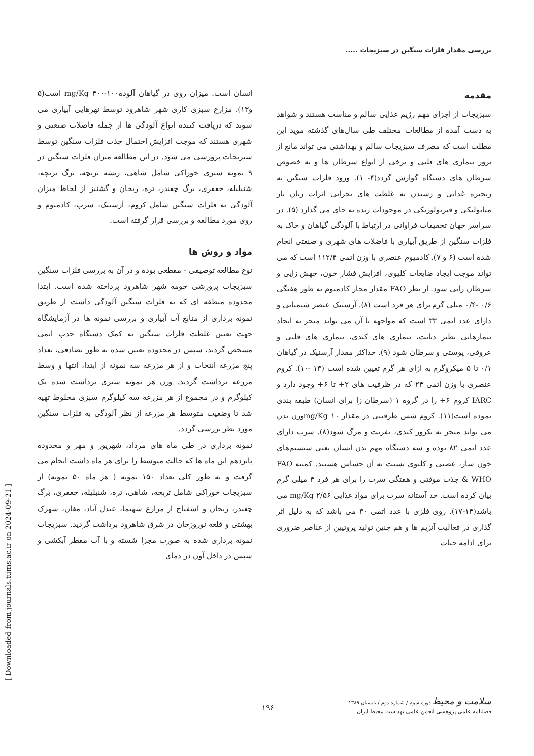بررسی مقدار فلزات سنگین در سبزیجات .....
مقدمه
سبزیجات از اجزای مهم رژیم غذایی سالم و مناسب هستند و شواهد به دست آمده از مطالعات مختلف طی سال‌های گذشته موید این مطلب است که مصرف سبزیجات سالم و بهداشتی می تواند مانع از بروز بیماری های قلبی و برخی از انواع سرطان ها و به خصوص سرطان های دستگاه گوارش گردد(۴- ۱). ورود فلزات سنگین به زنجیره غذایی و رسیدن به غلظت های بحرانی اثرات زیان بار متابولیکی و فیزیولوژیکی در موجودات زنده به جای می گذارد (۵). در سراسر جهان تحقیقات فراوانی در ارتباط با آلودگی گیاهان و خاک به فلزات سنگین از طریق آبیاری با فاضلاب های شهری و صنعتی انجام شده است (۶ و ۷). کادمیوم عنصری با وزن اتمی ۱۱۲/۴ است که می تواند موجب ایجاد ضایعات کلیوی، افزایش فشار خون، جهش زایی و سرطان زایی شود. از نظر FAO مقدار مجاز کادمیوم به طور هفتگی ۰/۶ -۰/۴ میلی گرم برای هر فرد است (۸). آرسنیک عنصر شیمیایی و دارای عدد اتمی ۳۳ است که مواجهه با آن می تواند منجر به ایجاد بیمارهایی نظیر دیابت، بیماری های کبدی، بیماری های قلبی و عروقی، پوستی و سرطان شود (۹). حداکثر مقدار آرسنیک در گیاهان ۰/۱ تا ۵ میکروگرم به ازای هر گرم تعیین شده است (۱۳ -۱۰). کروم عنصری با وزن اتمی ۲۴ که در ظرفیت های ۲+ تا ۶+ وجود دارد و IARC کروم ۶+ را در گروه ۱ (سرطان زا برای انسان) طبقه بندی نموده است(۱۱). کروم شش ظرفیتی در مقدار mg/Kg ۱۰وزن بدن می تواند منجر به نکروز کبدی، نفریت و مرگ شود(۸). سرب دارای عدد اتمی ۸۲ بوده و سه دستگاه مهم بدن انسان یعنی سیستم‌های خون ساز، عصبی و کلیوی نسبت به آن حساس هستند. کمیته FAO & WHO جذب موقتی و هفتگی سرب را برای هر فرد ۴ میلی گرم بیان کرده است. حد آستانه سرب برای مواد غذایی mg/Kg ۲/۵۶ می باشد(۱۴-۱۷). روی فلزی با عدد اتمی ۳۰ می باشد که به دلیل اثر گذاری در فعالیت آنزیم ها و هم چنین تولید پروتیین از عناصر ضروری برای ادامه حیات
انسان است. میزان روی در گیاهان آلودهmg/Kg ۴۰۰-۱۰۰ است(۵ و۱۳). مزارع سبزی کاری شهر شاهرود توسط نهرهایی آبیاری می شوند که دریافت کننده انواع آلودگی ها از جمله فاضلاب صنعتی و شهری هستند که موجب افزایش احتمال جذب فلزات سنگین توسط سبزیجات پرورشی می شود. در این مطالعه میزان فلزات سنگین در ۹ نمونه سبزی خوراکی شامل شاهی، ریشه تربچه، برگ تربچه، شنبلیله، جعفری، برگ چغندر، تره، ریحان و گشنیز از لحاظ میزان آلودگی به فلزات سنگین شامل کروم، آرسنیک، سرب، کادمیوم و روی مورد مطالعه و بررسی قرار گرفته است.
مواد و روش ها
نوع مطالعه توصیفی - مقطعی بوده و در آن به بررسی فلزات سنگین سبزیجات پرورشی حومه شهر شاهرود پرداخته شده است. ابتدا محدوده منطقه ای که به فلزات سنگین آلودگی داشت از طریق نمونه برداری از منابع آب آبیاری و بررسی نمونه ها در آزمایشگاه جهت تعیین غلظت فلزات سنگین به کمک دستگاه جذب اتمی مشخص گردید، سپس در محدوده تعیین شده به طور تصادفی، تعداد پنج مزرعه انتخاب و از هر مزرعه سه نمونه از ابتدا، انتها و وسط مزرعه برداشت گردید. وزن هر نمونه سبزی برداشت شده یک کیلوگرم و در مجموع از هر مزرعه سه کیلوگرم سبزی مخلوط تهیه شد تا وضعیت متوسط هر مزرعه از نظر آلودگی به فلزات سنگین مورد نظر بررسی گردد.
نمونه برداری در طی ماه های مرداد، شهریور و مهر و محدوده پانزدهم این ماه ها که حالت متوسط را برای هر ماه داشت انجام می گرفت و به طور کلی تعداد ۱۵۰ نمونه ( هر ماه ۵۰ نمونه) از سبزیجات خوراکی شامل تربچه، شاهی، تره، شنبلیله، جعفری، برگ چغندر، ریحان و اسفناج از مزارع شهنما، عبدل آباد، مغان، شهرک بهشتی و قلعه نوروزخان در شرق شاهرود برداشت گردید. سبزیجات نمونه برداری شده به صورت مجزا شسته و با آب مقطر آبکشی و سپس در داخل آون در دمای
[ Downloaded from journals.tums.ac.ir on 2024-09-21 ]
سلامت و محیط دوره سوم / شماره دوم / تابستان ۱۳۸۹
فصلنامه علمی پژوهشی انجمن علمی بهداشت محیط ایران
۱۹۶